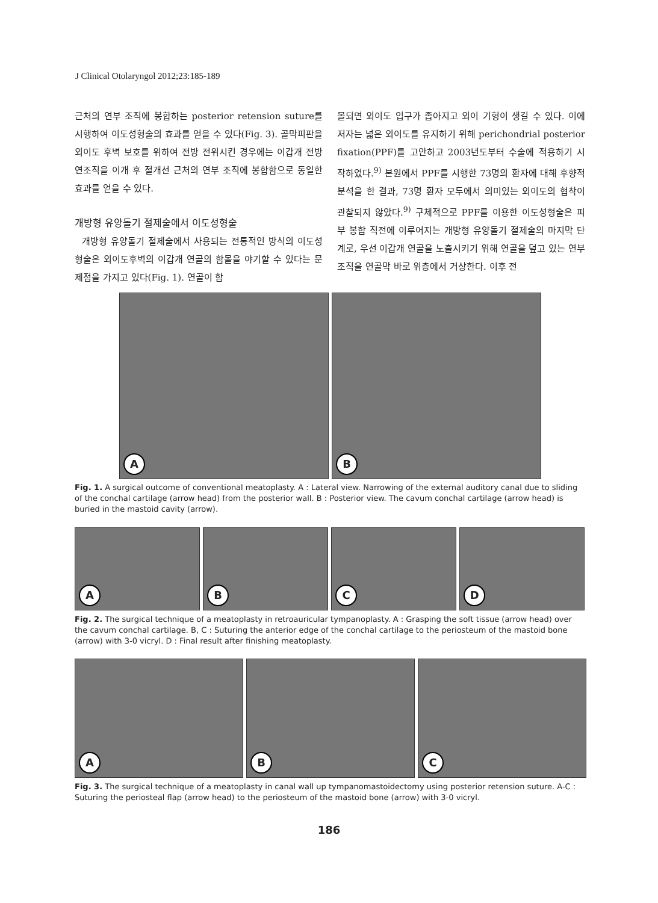J Clinical Otolaryngol 2012;23:185-189
근처의 연부 조직에 봉합하는 posterior retension suture를 시행하여 이도성형술의 효과를 얻을 수 있다(Fig. 3). 골막피판을 외이도 후벽 보호를 위하여 전방 전위시킨 경우에는 이갑개 전방 연조직을 이개 후 절개선 근처의 연부 조직에 봉합함으로 동일한 효과를 얻을 수 있다.
개방형 유양돌기 절제술에서 이도성형술
개방형 유양돌기 절제술에서 사용되는 전통적인 방식의 이도성형술은 외이도후벽의 이갑개 연골의 함몰을 야기할 수 있다는 문제점을 가지고 있다(Fig. 1). 연골이 함
몰되면 외이도 입구가 좁아지고 외이 기형이 생길 수 있다. 이에 저자는 넓은 외이도를 유지하기 위해 perichondrial posterior fixation(PPF)를 고안하고 2003년도부터 수술에 적용하기 시작하였다.<sup>9)</sup> 본원에서 PPF를 시행한 73명의 환자에 대해 후향적 분석을 한 결과, 73명 환자 모두에서 의미있는 외이도의 협착이 관찰되지 않았다.<sup>9)</sup> 구체적으로 PPF를 이용한 이도성형술은 피부 봉합 직전에 이루어지는 개방형 유양돌기 절제술의 마지막 단계로, 우선 이갑개 연골을 노출시키기 위해 연골을 덮고 있는 연부조직을 연골막 바로 위층에서 거상한다. 이후 전
A B
Fig. 1. A surgical outcome of conventional meatoplasty. A : Lateral view. Narrowing of the external auditory canal due to sliding of the conchal cartilage (arrow head) from the posterior wall. B : Posterior view. The cavum conchal cartilage (arrow head) is buried in the mastoid cavity (arrow).
A B C D
Fig. 2. The surgical technique of a meatoplasty in retroauricular tympanoplasty. A : Grasping the soft tissue (arrow head) over the cavum conchal cartilage. B, C : Suturing the anterior edge of the conchal cartilage to the periosteum of the mastoid bone (arrow) with 3-0 vicryl. D : Final result after finishing meatoplasty.
A B C
Fig. 3. The surgical technique of a meatoplasty in canal wall up tympanomastoidectomy using posterior retension suture. A-C : Suturing the periosteal flap (arrow head) to the periosteum of the mastoid bone (arrow) with 3-0 vicryl.
186